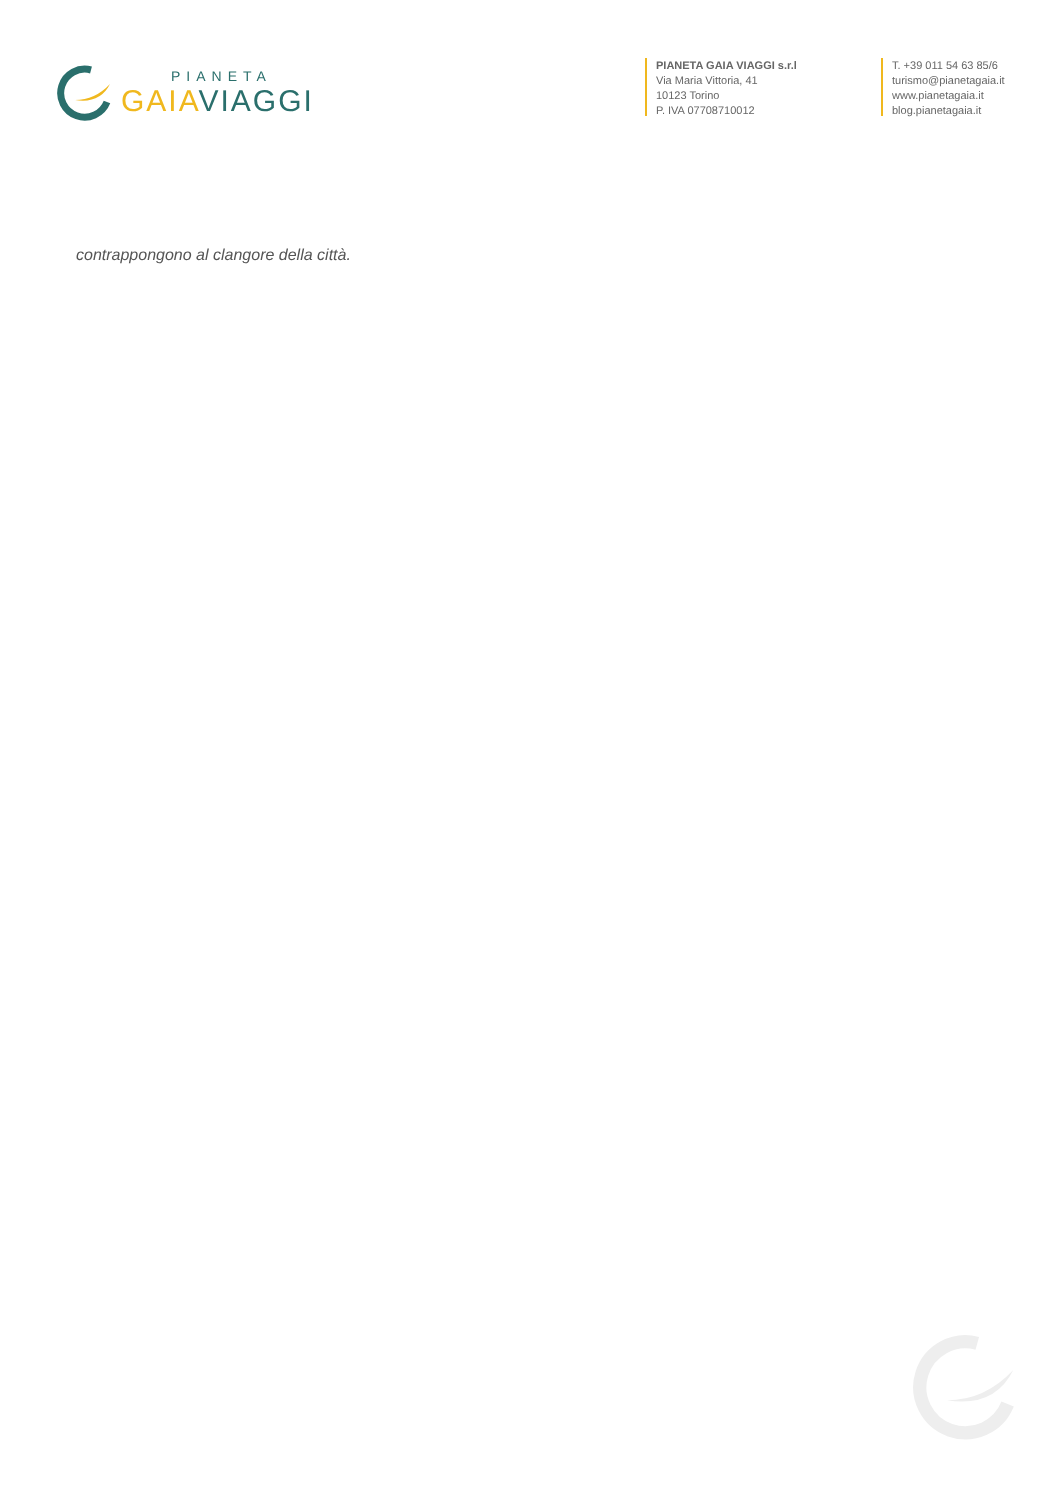PIANETA
GAIA VIAGGI
PIANETA GAIA VIAGGI s.r.l
Via Maria Vittoria, 41
10123 Torino
P. IVA 07708710012
T. +39 011 54 63 85/6
turismo@pianetagaia.it
www.pianetagaia.it
blog.pianetagaia.it
contrappongono al clangore della città.